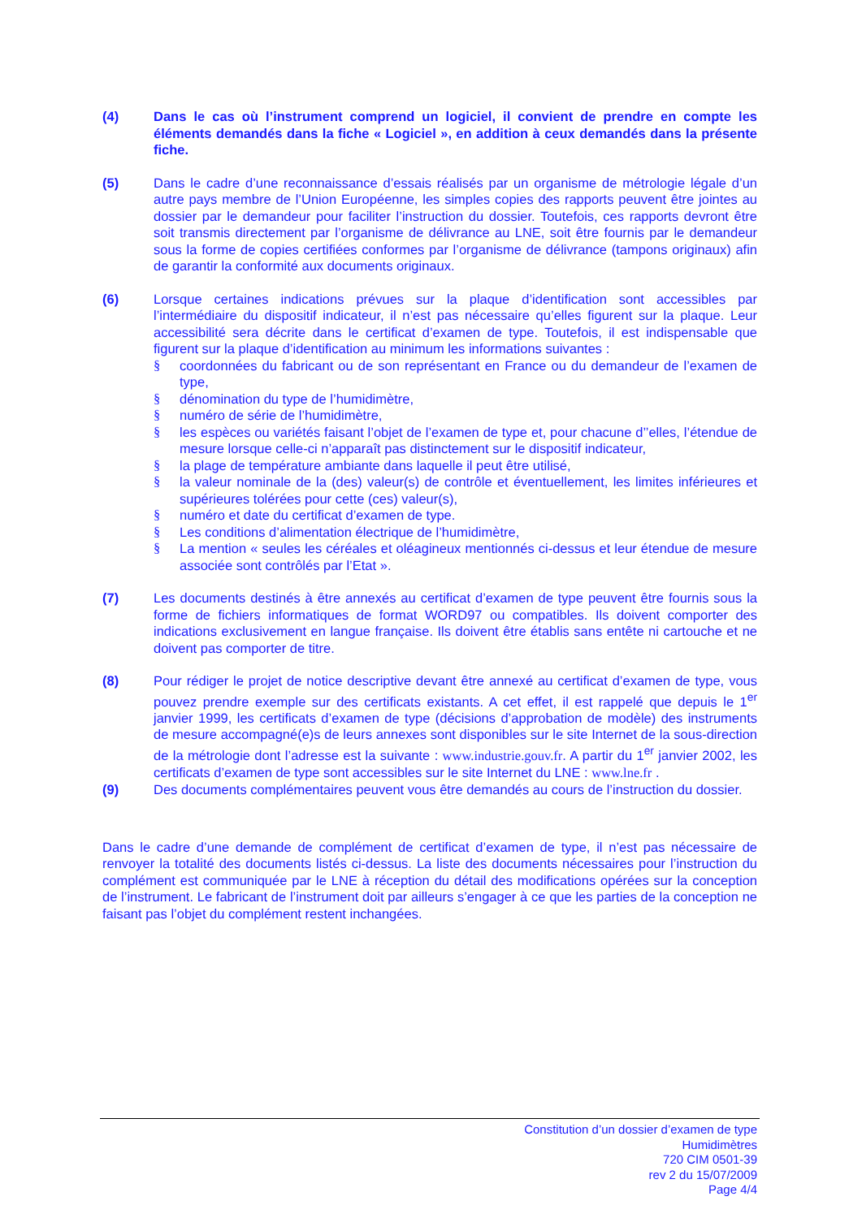(4) Dans le cas où l’instrument comprend un logiciel, il convient de prendre en compte les éléments demandés dans la fiche « Logiciel », en addition à ceux demandés dans la présente fiche.
(5) Dans le cadre d’une reconnaissance d’essais réalisés par un organisme de métrologie légale d’un autre pays membre de l’Union Européenne, les simples copies des rapports peuvent être jointes au dossier par le demandeur pour faciliter l’instruction du dossier. Toutefois, ces rapports devront être soit transmis directement par l’organisme de délivrance au LNE, soit être fournis par le demandeur sous la forme de copies certifiées conformes par l’organisme de délivrance (tampons originaux) afin de garantir la conformité aux documents originaux.
(6) Lorsque certaines indications prévues sur la plaque d’identification sont accessibles par l’intermédiaire du dispositif indicateur, il n’est pas nécessaire qu’elles figurent sur la plaque. Leur accessibilité sera décrite dans le certificat d’examen de type. Toutefois, il est indispensable que figurent sur la plaque d’identification au minimum les informations suivantes :
§ coordonnées du fabricant ou de son représentant en France ou du demandeur de l’examen de type,
§ dénomination du type de l’humidimètre,
§ numéro de série de l’humidimètre,
§ les espèces ou variétés faisant l’objet de l’examen de type et, pour chacune d’’elles, l’étendue de mesure lorsque celle-ci n’apparaît pas distinctement sur le dispositif indicateur,
§ la plage de température ambiante dans laquelle il peut être utilisé,
§ la valeur nominale de la (des) valeur(s) de contrôle et éventuellement, les limites inférieures et supérieures tolérées pour cette (ces) valeur(s),
§ numéro et date du certificat d’examen de type.
§ Les conditions d’alimentation électrique de l’humidimètre,
§ La mention « seules les céréales et oléagineux mentionnés ci-dessus et leur étendue de mesure associée sont contrôlés par l’Etat ».
(7) Les documents destinés à être annexés au certificat d’examen de type peuvent être fournis sous la forme de fichiers informatiques de format WORD97 ou compatibles. Ils doivent comporter des indications exclusivement en langue française. Ils doivent être établis sans entête ni cartouche et ne doivent pas comporter de titre.
(8) Pour rédiger le projet de notice descriptive devant être annexé au certificat d’examen de type, vous pouvez prendre exemple sur des certificats existants. A cet effet, il est rappelé que depuis le 1<sup>er</sup> janvier 1999, les certificats d’examen de type (décisions d’approbation de modèle) des instruments de mesure accompagné(e)s de leurs annexes sont disponibles sur le site Internet de la sous-direction de la métrologie dont l’adresse est la suivante : www.industrie.gouv.fr. A partir du 1<sup>er</sup> janvier 2002, les certificats d’examen de type sont accessibles sur le site Internet du LNE : www.lne.fr .
(9) Des documents complémentaires peuvent vous être demandés au cours de l’instruction du dossier.
Dans le cadre d’une demande de complément de certificat d’examen de type, il n’est pas nécessaire de renvoyer la totalité des documents listés ci-dessus. La liste des documents nécessaires pour l’instruction du complément est communiquée par le LNE à réception du détail des modifications opérées sur la conception de l’instrument. Le fabricant de l’instrument doit par ailleurs s’engager à ce que les parties de la conception ne faisant pas l’objet du complément restent inchangées.
Constitution d’un dossier d’examen de type
Humidimètres
720 CIM 0501-39
rev 2 du 15/07/2009
Page 4/4